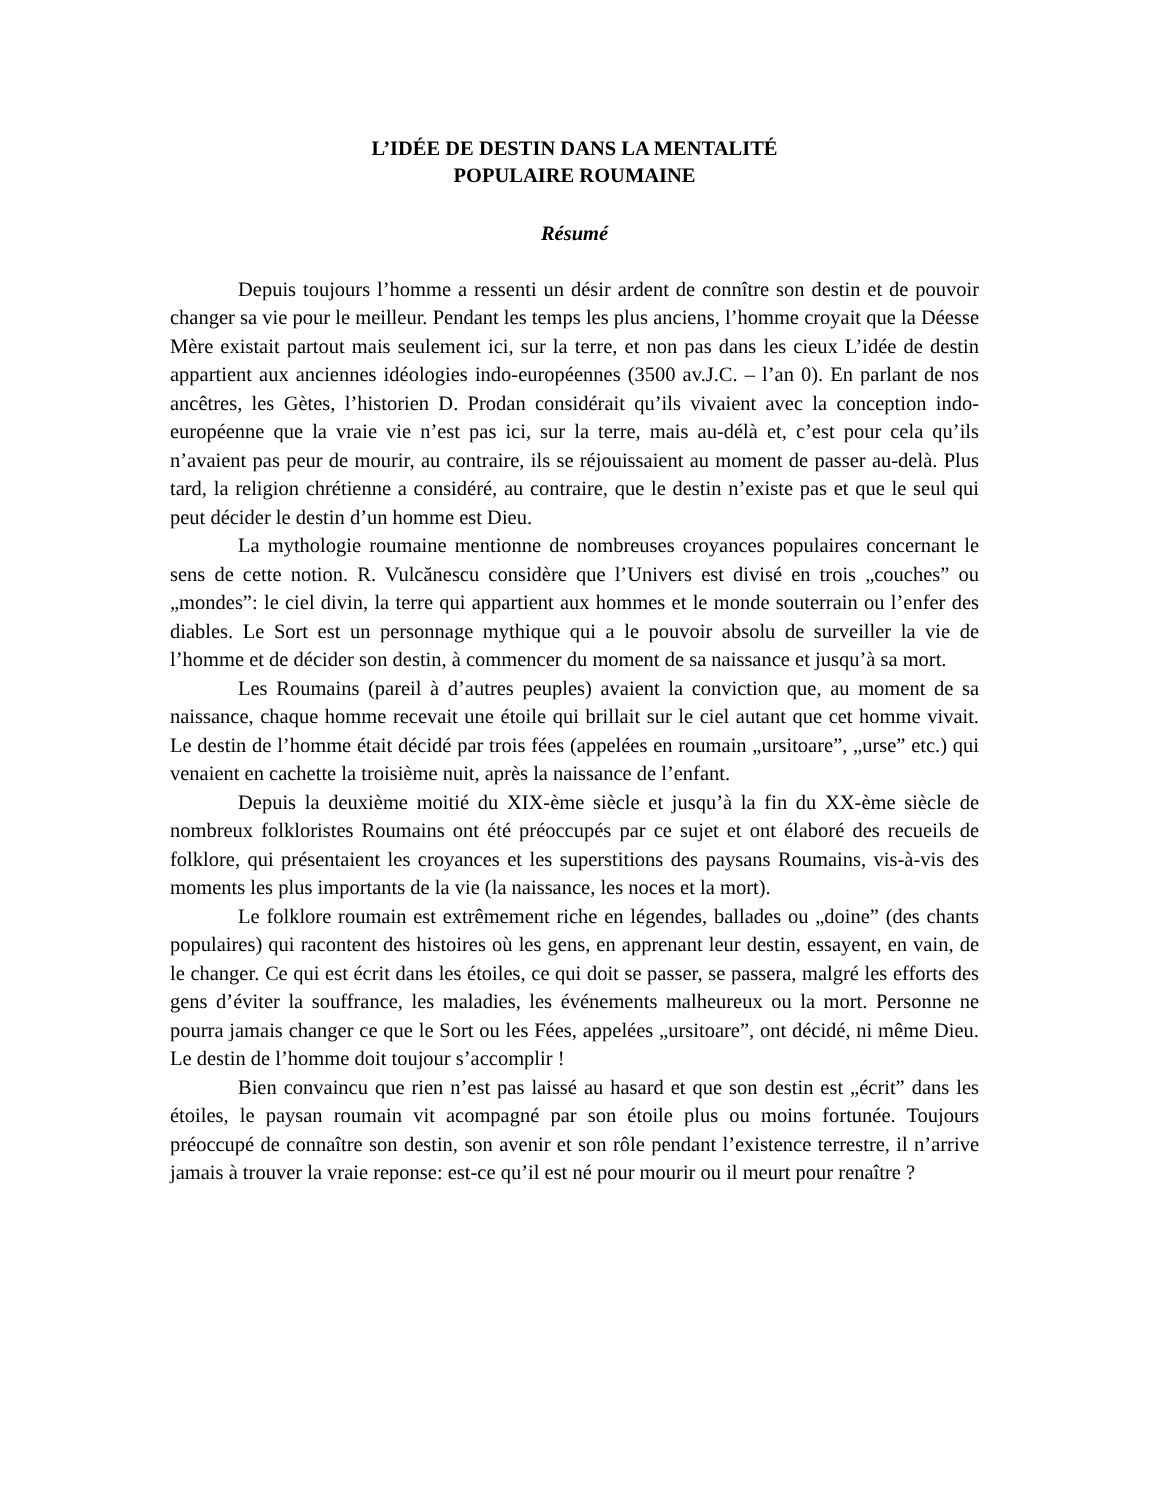L’IDÉE DE DESTIN DANS LA MENTALITÉ
POPULAIRE ROUMAINE
Résumé
Depuis toujours l’homme a ressenti un désir ardent de connître son destin et de pouvoir changer sa vie pour le meilleur. Pendant les temps les plus anciens, l’homme croyait que la Déesse Mère existait partout mais seulement ici, sur la terre, et non pas dans les cieux L’idée de destin appartient aux anciennes idéologies indo-européennes (3500 av.J.C. – l’an 0). En parlant de nos ancêtres, les Gètes, l’historien D. Prodan considérait qu’ils vivaient avec la conception indo-européenne que la vraie vie n’est pas ici, sur la terre, mais au-délà et, c’est pour cela qu’ils n’avaient pas peur de mourir, au contraire, ils se réjouissaient au moment de passer au-delà. Plus tard, la religion chrétienne a considéré, au contraire, que le destin n’existe pas et que le seul qui peut décider le destin d’un homme est Dieu.
La mythologie roumaine mentionne de nombreuses croyances populaires concernant le sens de cette notion. R. Vulcănescu considère que l’Univers est divisé en trois „couches” ou „mondes”: le ciel divin, la terre qui appartient aux hommes et le monde souterrain ou l’enfer des diables. Le Sort est un personnage mythique qui a le pouvoir absolu de surveiller la vie de l’homme et de décider son destin, à commencer du moment de sa naissance et jusqu’à sa mort.
Les Roumains (pareil à d’autres peuples) avaient la conviction que, au moment de sa naissance, chaque homme recevait une étoile qui brillait sur le ciel autant que cet homme vivait. Le destin de l’homme était décidé par trois fées (appelées en roumain „ursitoare”, „urse” etc.) qui venaient en cachette la troisième nuit, après la naissance de l’enfant.
Depuis la deuxième moitié du XIX-ème siècle et jusqu’à la fin du XX-ème siècle de nombreux folkloristes Roumains ont été préoccupés par ce sujet et ont élaboré des recueils de folklore, qui présentaient les croyances et les superstitions des paysans Roumains, vis-à-vis des moments les plus importants de la vie (la naissance, les noces et la mort).
Le folklore roumain est extrêmement riche en légendes, ballades ou „doine” (des chants populaires) qui racontent des histoires où les gens, en apprenant leur destin, essayent, en vain, de le changer. Ce qui est écrit dans les étoiles, ce qui doit se passer, se passera, malgré les efforts des gens d’éviter la souffrance, les maladies, les événements malheureux ou la mort. Personne ne pourra jamais changer ce que le Sort ou les Fées, appelées „ursitoare”, ont décidé, ni même Dieu. Le destin de l’homme doit toujour s’accomplir !
Bien convaincu que rien n’est pas laissé au hasard et que son destin est „écrit” dans les étoiles, le paysan roumain vit acompagné par son étoile plus ou moins fortunée. Toujours préoccupé de connaître son destin, son avenir et son rôle pendant l’existence terrestre, il n’arrive jamais à trouver la vraie reponse: est-ce qu’il est né pour mourir ou il meurt pour renaître ?